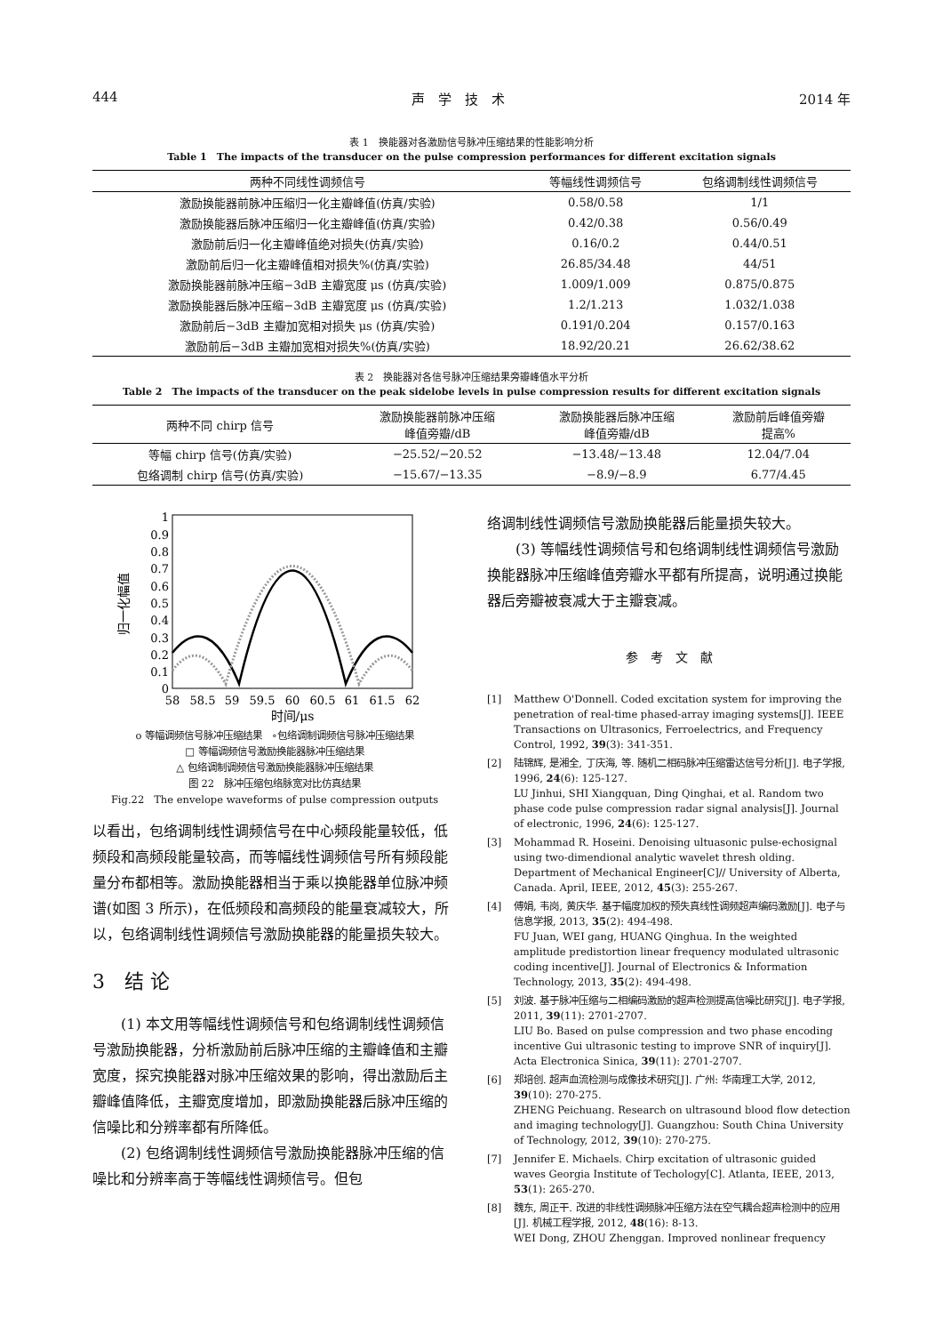444 声　学　技　术 2014 年
表 1　换能器对各激励信号脉冲压缩结果的性能影响分析
Table 1　The impacts of the transducer on the pulse compression performances for different excitation signals
| 两种不同线性调频信号 | 等幅线性调频信号 | 包络调制线性调频信号 |
| --- | --- | --- |
| 激励换能器前脉冲压缩归一化主瓣峰值(仿真/实验) | 0.58/0.58 | 1/1 |
| 激励换能器后脉冲压缩归一化主瓣峰值(仿真/实验) | 0.42/0.38 | 0.56/0.49 |
| 激励前后归一化主瓣峰值绝对损失(仿真/实验) | 0.16/0.2 | 0.44/0.51 |
| 激励前后归一化主瓣峰值相对损失%(仿真/实验) | 26.85/34.48 | 44/51 |
| 激励换能器前脉冲压缩−3dB 主瓣宽度 μs (仿真/实验) | 1.009/1.009 | 0.875/0.875 |
| 激励换能器后脉冲压缩−3dB 主瓣宽度 μs (仿真/实验) | 1.2/1.213 | 1.032/1.038 |
| 激励前后−3dB 主瓣加宽相对损失 μs (仿真/实验) | 0.191/0.204 | 0.157/0.163 |
| 激励前后−3dB 主瓣加宽相对损失%(仿真/实验) | 18.92/20.21 | 26.62/38.62 |
表 2　换能器对各信号脉冲压缩结果旁瓣峰值水平分析
Table 2　The impacts of the transducer on the peak sidelobe levels in pulse compression results for different excitation signals
| 两种不同 chirp 信号 | 激励换能器前脉冲压缩 峰值旁瓣/dB | 激励换能器后脉冲压缩 峰值旁瓣/dB | 激励前后峰值旁瓣 提高% |
| --- | --- | --- | --- |
| 等幅 chirp 信号(仿真/实验) | −25.52/−20.52 | −13.48/−13.48 | 12.04/7.04 |
| 包络调制 chirp 信号(仿真/实验) | −15.67/−13.35 | −8.9/−8.9 | 6.77/4.45 |
归一化幅值
1
0.9
0.8
0.7
0.6
0.5
0.4
0.3
0.2
0.1
0
58
58.5
59
59.5
60
60.5
61
61.5
62
时间/μs
o 等幅调频信号脉冲压缩结果　∘包络调制调频信号脉冲压缩结果
□ 等幅调频信号激励换能器脉冲压缩结果
△ 包络调制调频信号激励换能器脉冲压缩结果
图 22　脉冲压缩包络脉宽对比仿真结果
Fig.22　The envelope waveforms of pulse compression outputs
以看出，包络调制线性调频信号在中心频段能量较低，低频段和高频段能量较高，而等幅线性调频信号所有频段能量分布都相等。激励换能器相当于乘以换能器单位脉冲频谱(如图 3 所示)，在低频段和高频段的能量衰减较大，所以，包络调制线性调频信号激励换能器的能量损失较大。
3　结 论
(1) 本文用等幅线性调频信号和包络调制线性调频信号激励换能器，分析激励前后脉冲压缩的主瓣峰值和主瓣宽度，探究换能器对脉冲压缩效果的影响，得出激励后主瓣峰值降低，主瓣宽度增加，即激励换能器后脉冲压缩的信噪比和分辨率都有所降低。
(2) 包络调制线性调频信号激励换能器脉冲压缩的信噪比和分辨率高于等幅线性调频信号。但包
络调制线性调频信号激励换能器后能量损失较大。
(3) 等幅线性调频信号和包络调制线性调频信号激励换能器脉冲压缩峰值旁瓣水平都有所提高，说明通过换能器后旁瓣被衰减大于主瓣衰减。
参　考　文　献
[1] Matthew O'Donnell. Coded excitation system for improving the penetration of real-time phased-array imaging systems[J]. IEEE Transactions on Ultrasonics, Ferroelectrics, and Frequency Control, 1992, 39(3): 341-351.
[2] 陆锦辉, 是湘全, 丁庆海, 等. 随机二相码脉冲压缩雷达信号分析[J]. 电子学报, 1996, 24(6): 125-127.
LU Jinhui, SHI Xiangquan, Ding Qinghai, et al. Random two phase code pulse compression radar signal analysis[J]. Journal of electronic, 1996, 24(6): 125-127.
[3] Mohammad R. Hoseini. Denoising ultuasonic pulse-echosignal using two-dimendional analytic wavelet thresh olding. Department of Mechanical Engineer[C]// University of Alberta, Canada. April, IEEE, 2012, 45(3): 255-267.
[4] 傅娟, 韦岗, 黄庆华. 基于幅度加权的预失真线性调频超声编码激励[J]. 电子与信息学报, 2013, 35(2): 494-498.
FU Juan, WEI gang, HUANG Qinghua. In the weighted amplitude predistortion linear frequency modulated ultrasonic coding incentive[J]. Journal of Electronics & Information Technology, 2013, 35(2): 494-498.
[5] 刘波. 基于脉冲压缩与二相编码激励的超声检测提高信噪比研究[J]. 电子学报, 2011, 39(11): 2701-2707.
LIU Bo. Based on pulse compression and two phase encoding incentive Gui ultrasonic testing to improve SNR of inquiry[J]. Acta Electronica Sinica, 39(11): 2701-2707.
[6] 郑培创. 超声血流检测与成像技术研究[J]. 广州: 华南理工大学, 2012, 39(10): 270-275.
ZHENG Peichuang. Research on ultrasound blood flow detection and imaging technology[J]. Guangzhou: South China University of Technology, 2012, 39(10): 270-275.
[7] Jennifer E. Michaels. Chirp excitation of ultrasonic guided waves Georgia Institute of Techology[C]. Atlanta, IEEE, 2013, 53(1): 265-270.
[8] 魏东, 周正干. 改进的非线性调频脉冲压缩方法在空气耦合超声检测中的应用[J]. 机械工程学报, 2012, 48(16): 8-13.
WEI Dong, ZHOU Zhenggan. Improved nonlinear frequency